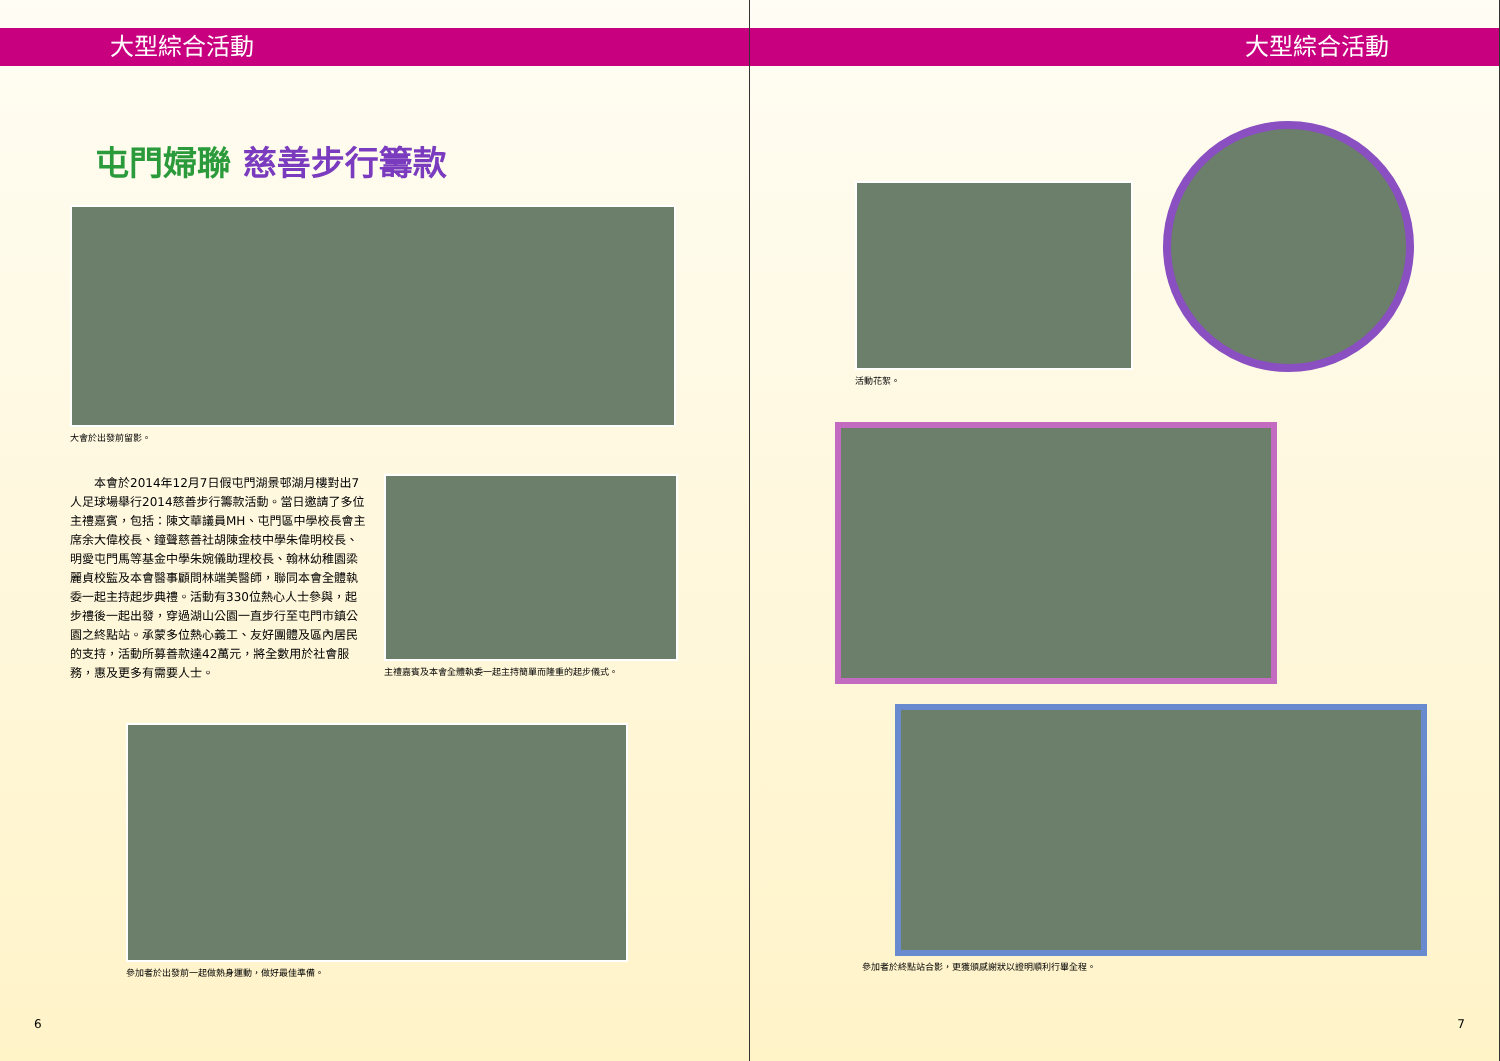大型綜合活動
屯門婦聯 慈善步行籌款
大會於出發前留影。
本會於2014年12月7日假屯門湖景邨湖月樓對出7人足球場舉行2014慈善步行籌款活動。當日邀請了多位主禮嘉賓，包括：陳文華議員MH、屯門區中學校長會主席余大偉校長、鐘聲慈善社胡陳金枝中學朱偉明校長、明愛屯門馬等基金中學朱婉儀助理校長、翰林幼稚園梁麗貞校監及本會醫事顧問林端美醫師，聯同本會全體執委一起主持起步典禮。活動有330位熱心人士參與，起步禮後一起出發，穿過湖山公園一直步行至屯門市鎮公園之終點站。承蒙多位熱心義工、友好團體及區內居民的支持，活動所募善款達42萬元，將全數用於社會服務，惠及更多有需要人士。
主禮嘉賓及本會全體執委一起主持簡單而隆重的起步儀式。
參加者於出發前一起做熱身運動，做好最佳準備。
6
大型綜合活動
活動花絮。
參加者於終點站合影，更獲頒感謝狀以證明順利行畢全程。
7